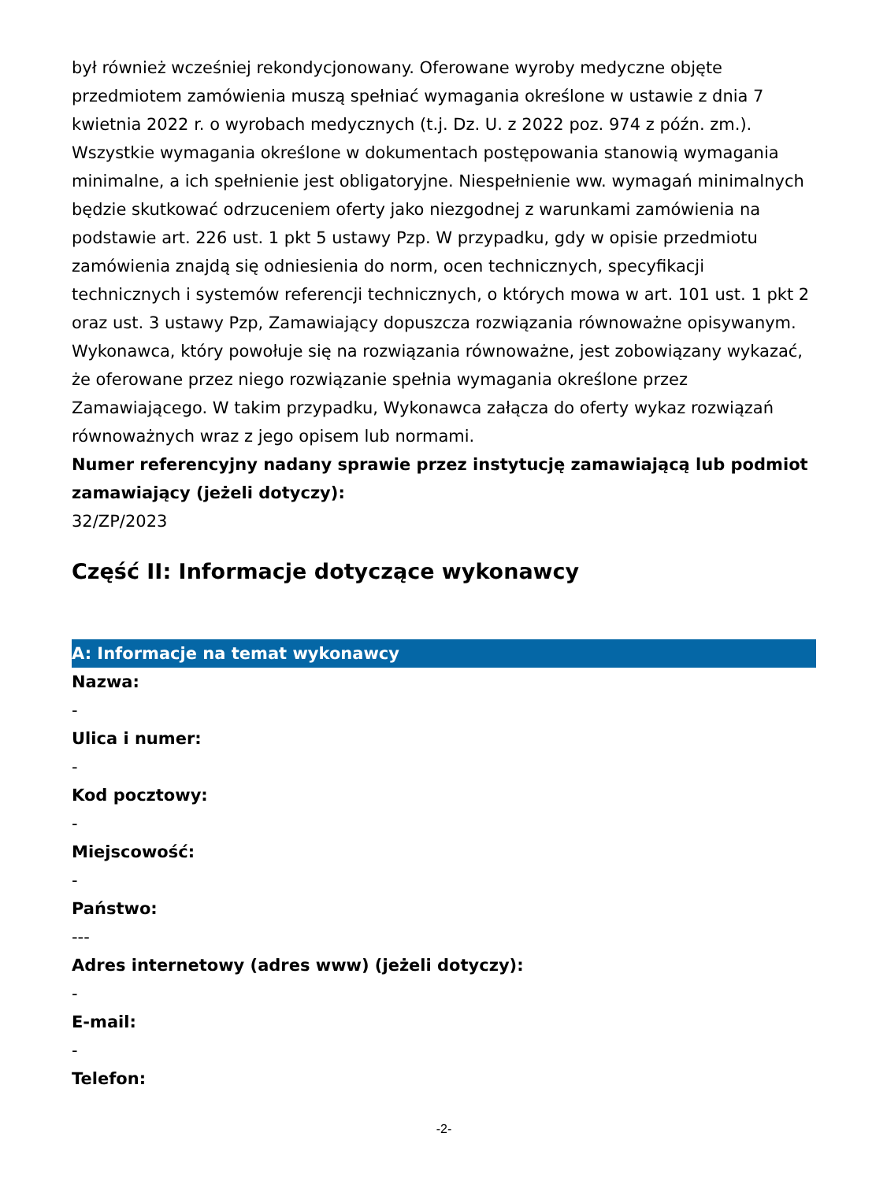był również wcześniej rekondycjonowany. Oferowane wyroby medyczne objęte przedmiotem zamówienia muszą spełniać wymagania określone w ustawie z dnia 7 kwietnia 2022 r. o wyrobach medycznych (t.j. Dz. U. z 2022 poz. 974 z późn. zm.). Wszystkie wymagania określone w dokumentach postępowania stanowią wymagania minimalne, a ich spełnienie jest obligatoryjne. Niespełnienie ww. wymagań minimalnych będzie skutkować odrzuceniem oferty jako niezgodnej z warunkami zamówienia na podstawie art. 226 ust. 1 pkt 5 ustawy Pzp. W przypadku, gdy w opisie przedmiotu zamówienia znajdą się odniesienia do norm, ocen technicznych, specyfikacji technicznych i systemów referencji technicznych, o których mowa w art. 101 ust. 1 pkt 2 oraz ust. 3 ustawy Pzp, Zamawiający dopuszcza rozwiązania równoważne opisywanym. Wykonawca, który powołuje się na rozwiązania równoważne, jest zobowiązany wykazać, że oferowane przez niego rozwiązanie spełnia wymagania określone przez Zamawiającego. W takim przypadku, Wykonawca załącza do oferty wykaz rozwiązań równoważnych wraz z jego opisem lub normami.
Numer referencyjny nadany sprawie przez instytucję zamawiającą lub podmiot zamawiający (jeżeli dotyczy):
32/ZP/2023
Część II: Informacje dotyczące wykonawcy
A: Informacje na temat wykonawcy
Nazwa:
-
Ulica i numer:
-
Kod pocztowy:
-
Miejscowość:
-
Państwo:
---
Adres internetowy (adres www) (jeżeli dotyczy):
-
E-mail:
-
Telefon:
-2-